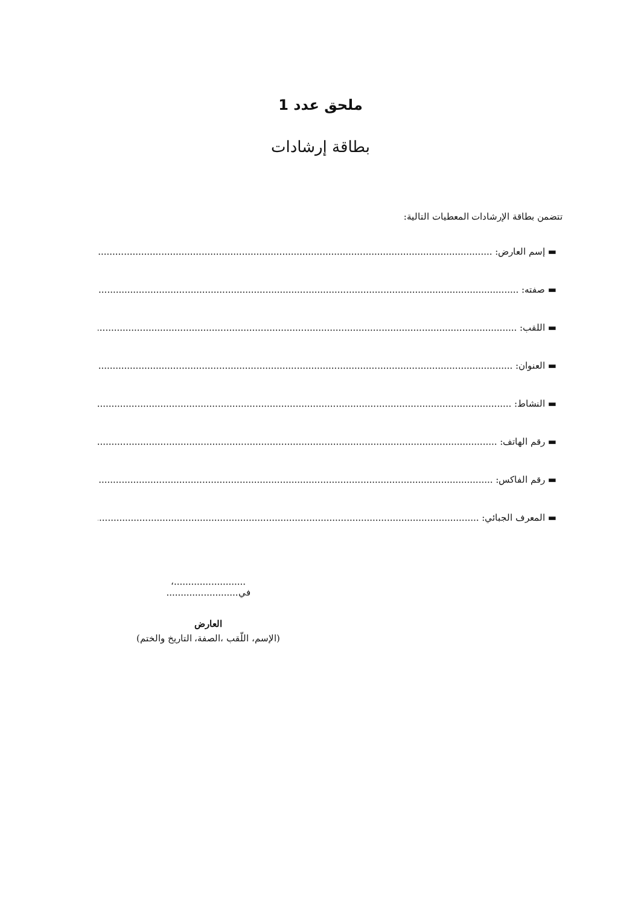ملحق عدد 1
بطاقة إرشادات
تتضمن بطاقة الإرشادات المعطيات التالية:
▬ إسم العارض: ....................................................................................................................................................
▬ صفته: ............................................................................................................................................................
▬ اللقب: ............................................................................................................................................................
▬ العنوان: ..........................................................................................................................................................
▬ النشاط: .........................................................................................................................................................
▬ رقم الهاتف: ...................................................................................................................................................
▬ رقم الفاكس: ..................................................................................................................................................
▬ المعرف الجبائي: ............................................................................................................................................
.........................، في.........................
العارض
(الإسم، اللّقب ،الصفة، التاريخ والختم)